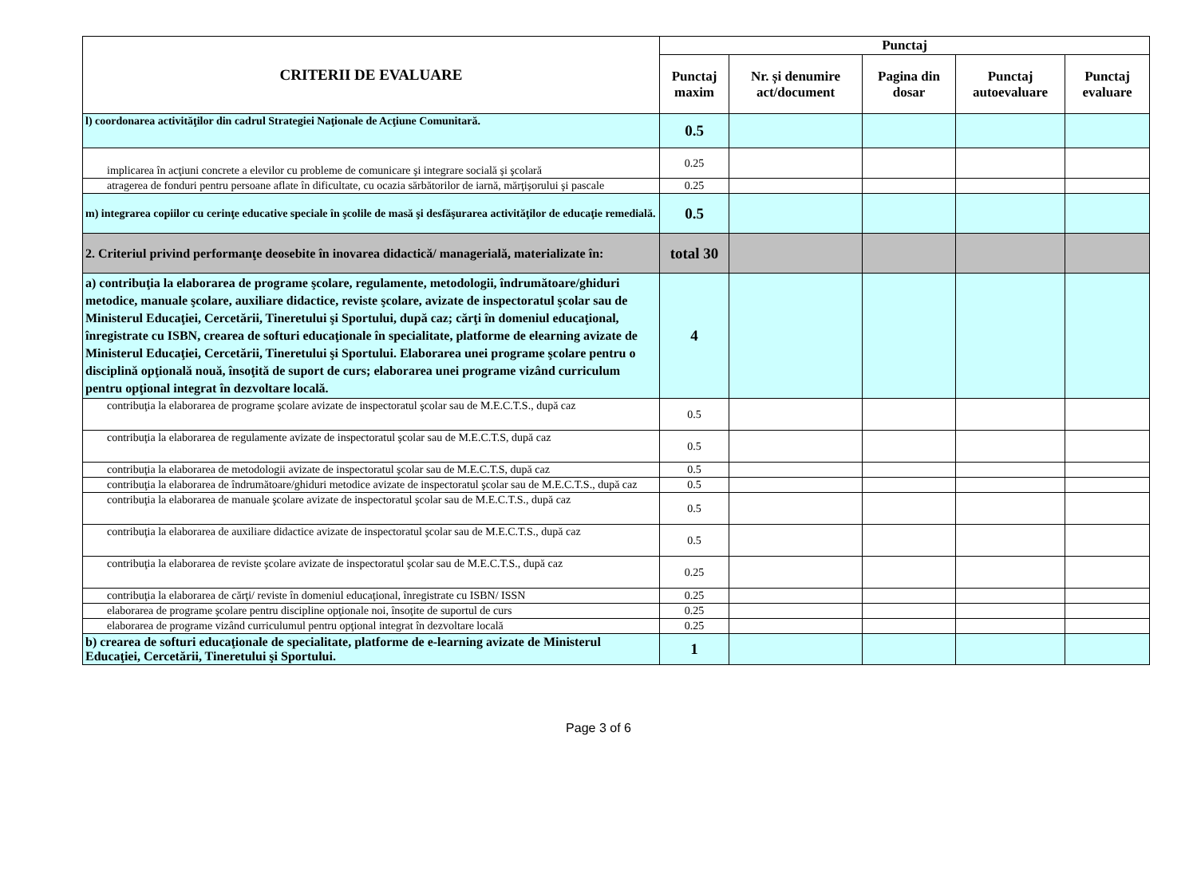| CRITERII DE EVALUARE | Punctaj | | | | |
| --- | --- | --- | --- | --- | --- |
| | Punctaj maxim | Nr. și denumire act/document | Pagina din dosar | Punctaj autoevaluare | Punctaj evaluare |
| l) coordonarea activităţilor din cadrul Strategiei Naţionale de Acţiune Comunitară. | 0.5 | | | | |
| implicarea în acţiuni concrete a elevilor cu probleme de comunicare şi integrare socială şi şcolară | 0.25 | | | | |
| atragerea de fonduri pentru persoane aflate în dificultate, cu ocazia sărbătorilor de iarnă, mărţişorului şi pascale | 0.25 | | | | |
| m) integrarea copiilor cu cerinţe educative speciale în şcolile de masă şi desfăşurarea activităţilor de educaţie remedială. | 0.5 | | | | |
| 2. Criteriul privind performanţe deosebite în inovarea didactică/ managerială, materializate în: | total 30 | | | | |
| a) contribuţia la elaborarea de programe şcolare, regulamente, metodologii, îndrumătoare/ghiduri metodice, manuale şcolare, auxiliare didactice, reviste şcolare, avizate de inspectoratul şcolar sau de Ministerul Educaţiei, Cercetării, Tineretului şi Sportului, după caz; cărţi în domeniul educaţional, înregistrate cu ISBN, crearea de softuri educaţionale în specialitate, platforme de elearning avizate de Ministerul Educaţiei, Cercetării, Tineretului şi Sportului. Elaborarea unei programe şcolare pentru o disciplină opţională nouă, însoţită de suport de curs; elaborarea unei programe vizând curriculum pentru opţional integrat în dezvoltare locală. | 4 | | | | |
| contribuţia la elaborarea de programe şcolare avizate de inspectoratul şcolar sau de M.E.C.T.S., după caz | 0.5 | | | | |
| contribuţia la elaborarea de regulamente avizate de inspectoratul şcolar sau de M.E.C.T.S, după caz | 0.5 | | | | |
| contribuţia la elaborarea de metodologii avizate de inspectoratul şcolar sau de M.E.C.T.S, după caz | 0.5 | | | | |
| contribuţia la elaborarea de îndrumătoare/ghiduri metodice avizate de inspectoratul şcolar sau de M.E.C.T.S., după caz | 0.5 | | | | |
| contribuţia la elaborarea de manuale şcolare avizate de inspectoratul şcolar sau de M.E.C.T.S., după caz | 0.5 | | | | |
| contribuţia la elaborarea de auxiliare didactice avizate de inspectoratul şcolar sau de M.E.C.T.S., după caz | 0.5 | | | | |
| contribuţia la elaborarea de reviste şcolare avizate de inspectoratul şcolar sau de M.E.C.T.S., după caz | 0.25 | | | | |
| contribuţia la elaborarea de cărţi/ reviste în domeniul educaţional, înregistrate cu ISBN/ ISSN | 0.25 | | | | |
| elaborarea de programe şcolare pentru discipline opţionale noi, însoţite de suportul de curs | 0.25 | | | | |
| elaborarea de programe vizând curriculumul pentru opţional integrat în dezvoltare locală | 0.25 | | | | |
| b) crearea de softuri educaţionale de specialitate, platforme de e-learning avizate de Ministerul Educaţiei, Cercetării, Tineretului şi Sportului. | 1 | | | | |
Page 3 of 6